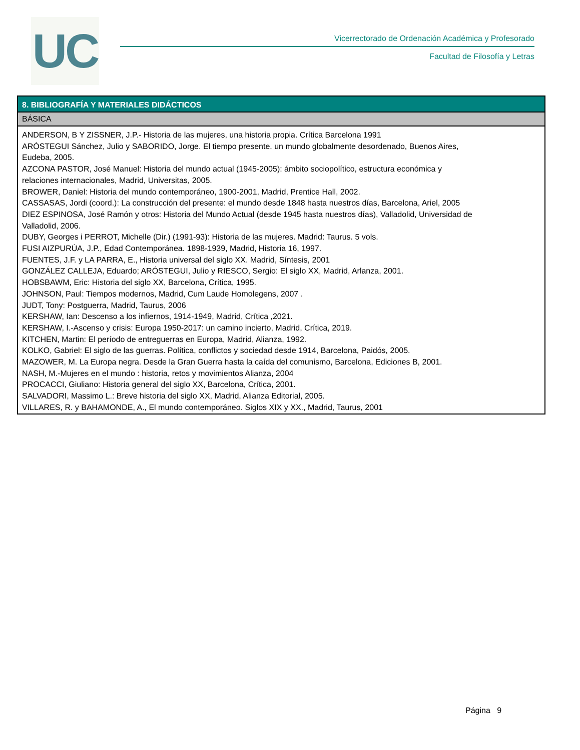UC
Vicerrectorado de Ordenación Académica y Profesorado
Facultad de Filosofía y Letras
| 8. BIBLIOGRAFÍA Y MATERIALES DIDÁCTICOS |
| --- |
| BÁSICA |
| ANDERSON, B Y ZISSNER, J.P.- Historia de las mujeres, una historia propia. Crítica Barcelona 1991 ARÓSTEGUI Sánchez, Julio y SABORIDO, Jorge. El tiempo presente. un mundo globalmente desordenado, Buenos Aires, Eudeba, 2005. AZCONA PASTOR, José Manuel: Historia del mundo actual (1945-2005): ámbito sociopolítico, estructura económica y relaciones internacionales, Madrid, Universitas, 2005. BROWER, Daniel: Historia del mundo contemporáneo, 1900-2001, Madrid, Prentice Hall, 2002. CASSASAS, Jordi (coord.): La construcción del presente: el mundo desde 1848 hasta nuestros días, Barcelona, Ariel, 2005 DIEZ ESPINOSA, José Ramón y otros: Historia del Mundo Actual (desde 1945 hasta nuestros días), Valladolid, Universidad de Valladolid, 2006. DUBY, Georges i PERROT, Michelle (Dir.) (1991-93): Historia de las mujeres. Madrid: Taurus. 5 vols. FUSI AIZPURÚA, J.P., Edad Contemporánea. 1898-1939, Madrid, Historia 16, 1997. FUENTES, J.F. y LA PARRA, E., Historia universal del siglo XX. Madrid, Síntesis, 2001 GONZÁLEZ CALLEJA, Eduardo; ARÓSTEGUI, Julio y RIESCO, Sergio: El siglo XX, Madrid, Arlanza, 2001. HOBSBAWM, Eric: Historia del siglo XX, Barcelona, Crítica, 1995. JOHNSON, Paul: Tiempos modernos, Madrid, Cum Laude Homolegens, 2007 . JUDT, Tony: Postguerra, Madrid, Taurus, 2006 KERSHAW, Ian: Descenso a los infiernos, 1914-1949, Madrid, Crítica ,2021. KERSHAW, I.-Ascenso y crisis: Europa 1950-2017: un camino incierto, Madrid, Crítica, 2019. KITCHEN, Martin: El período de entreguerras en Europa, Madrid, Alianza, 1992. KOLKO, Gabriel: El siglo de las guerras. Política, conflictos y sociedad desde 1914, Barcelona, Paidós, 2005. MAZOWER, M. La Europa negra. Desde la Gran Guerra hasta la caída del comunismo, Barcelona, Ediciones B, 2001. NASH, M.-Mujeres en el mundo : historia, retos y movimientos Alianza, 2004 PROCACCI, Giuliano: Historia general del siglo XX, Barcelona, Crítica, 2001. SALVADORI, Massimo L.: Breve historia del siglo XX, Madrid, Alianza Editorial, 2005. VILLARES, R. y BAHAMONDE, A., El mundo contemporáneo. Siglos XIX y XX., Madrid, Taurus, 2001 |
Página 9